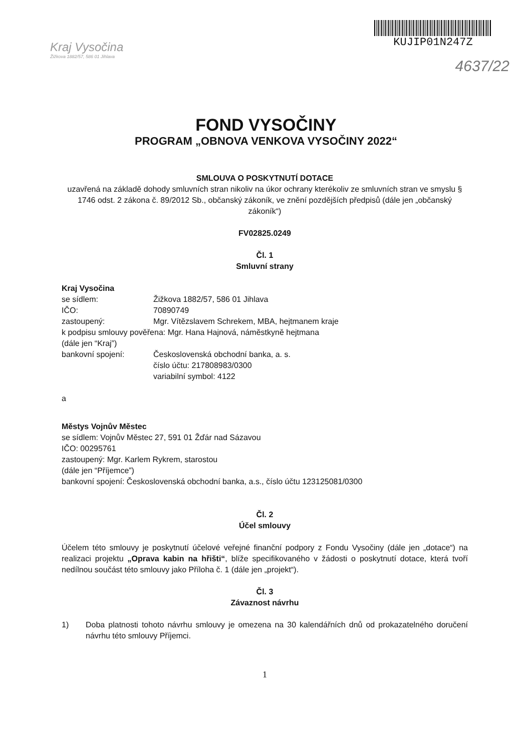Kraj Vysočina
Žižkova 1882/57, 586 01 Jihlava
KUJIP01N247Z
4637/22
FOND VYSOČINY
PROGRAM „OBNOVA VENKOVA VYSOČINY 2022“
SMLOUVA O POSKYTNUTÍ DOTACE
uzavřená na základě dohody smluvních stran nikoliv na úkor ochrany kterékoliv ze smluvních stran ve smyslu § 1746 odst. 2 zákona č. 89/2012 Sb., občanský zákoník, ve znění pozdějších předpisů (dále jen „občanský zákoník“)
FV02825.0249
Čl. 1
Smluvní strany
Kraj Vysočina
se sídlem: Žižkova 1882/57, 586 01 Jihlava
IČO: 70890749
zastoupený: Mgr. Vítězslavem Schrekem, MBA, hejtmanem kraje
k podpisu smlouvy pověřena: Mgr. Hana Hajnová, náměstkyně hejtmana
(dále jen “Kraj”)
bankovní spojení: Československá obchodní banka, a. s.
číslo účtu: 217808983/0300
variabilní symbol: 4122
a
Městys Vojnův Městec
se sídlem: Vojnův Městec 27, 591 01 Žďár nad Sázavou
IČO: 00295761
zastoupený: Mgr. Karlem Rykrem, starostou
(dále jen “Příjemce”)
bankovní spojení: Československá obchodní banka, a.s., číslo účtu 123125081/0300
Čl. 2
Účel smlouvy
Účelem této smlouvy je poskytnutí účelové veřejné finanční podpory z Fondu Vysočiny (dále jen „dotace“) na realizaci projektu „Oprava kabin na hřišti“, blíže specifikovaného v žádosti o poskytnutí dotace, která tvoří nedílnou součást této smlouvy jako Příloha č. 1 (dále jen „projekt“).
Čl. 3
Závaznost návrhu
1) Doba platnosti tohoto návrhu smlouvy je omezena na 30 kalendářních dnů od prokazatelného doručení návrhu této smlouvy Příjemci.
1